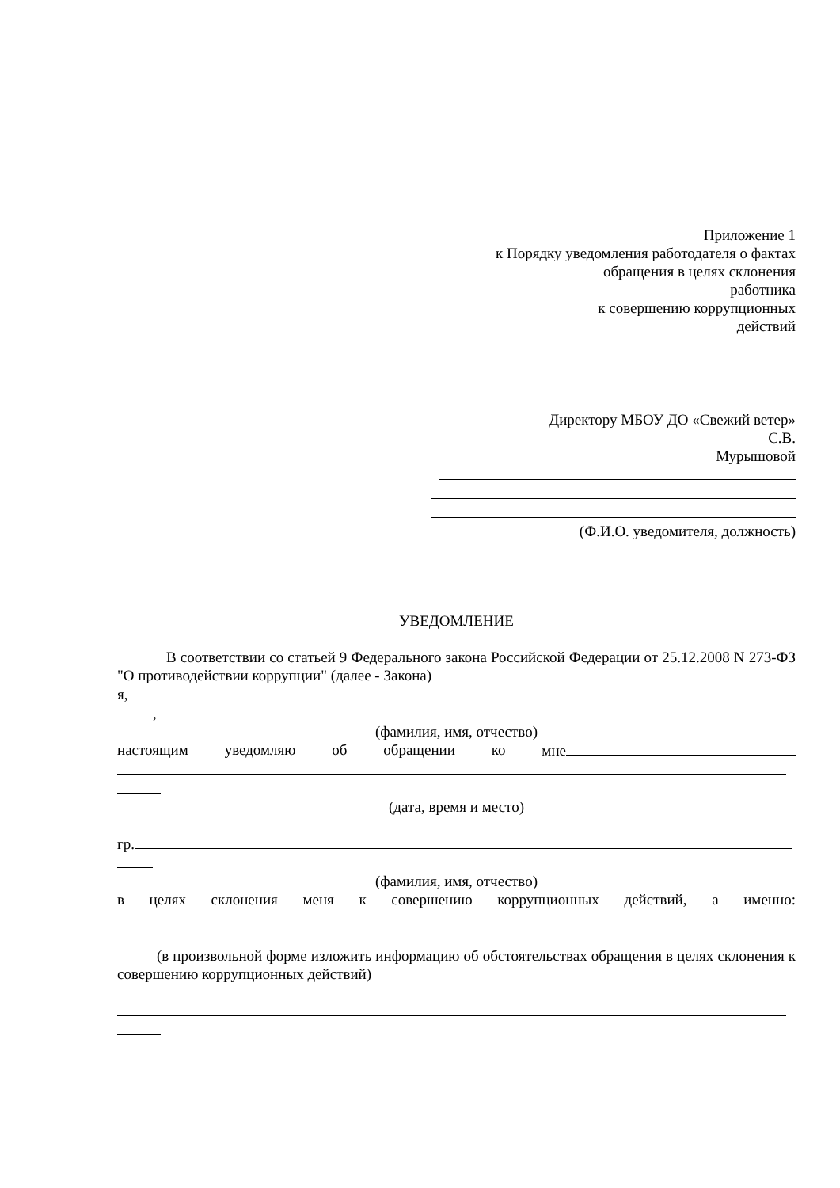Приложение 1
к Порядку уведомления работодателя о фактах
обращения в целях склонения
работника
к совершению коррупционных
действий
Директору МБОУ ДО «Свежий ветер»
С.В.
Мурышовой
(Ф.И.О. уведомителя, должность)
УВЕДОМЛЕНИЕ
В соответствии со статьей 9 Федерального закона Российской Федерации от 25.12.2008 N 273-ФЗ "О противодействии коррупции" (далее - Закона)
я,
,
(фамилия, имя, отчество)
настоящим уведомляю об обращении ко мне
(дата, время и место)
гр.
(фамилия, имя, отчество)
в целях склонения меня к совершению коррупционных действий, а именно:
(в произвольной форме изложить информацию об обстоятельствах обращения в целях склонения к совершению коррупционных действий)